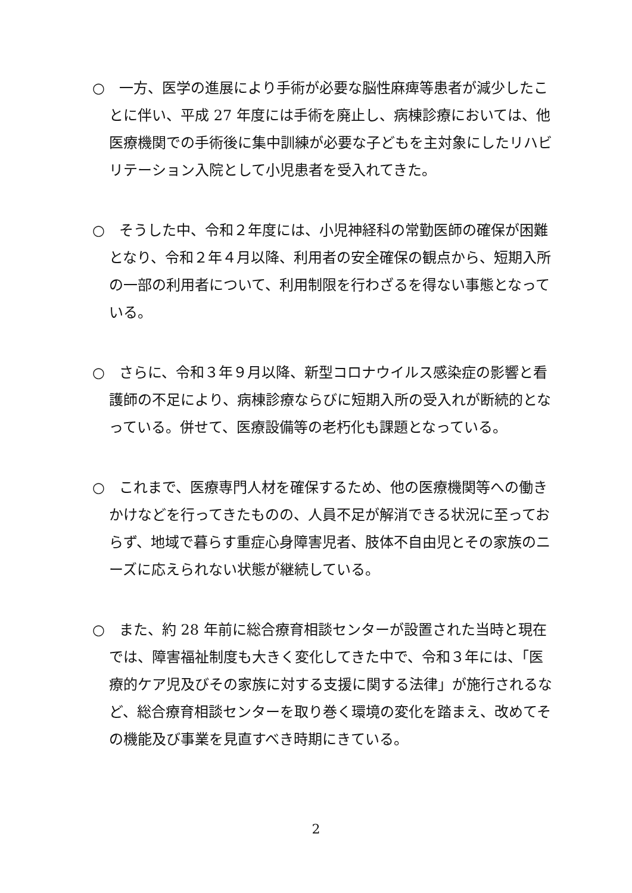○　一方、医学の進展により手術が必要な脳性麻痺等患者が減少したことに伴い、平成 27 年度には手術を廃止し、病棟診療においては、他医療機関での手術後に集中訓練が必要な子どもを主対象にしたリハビリテーション入院として小児患者を受入れてきた。
○　そうした中、令和２年度には、小児神経科の常勤医師の確保が困難となり、令和２年４月以降、利用者の安全確保の観点から、短期入所の一部の利用者について、利用制限を行わざるを得ない事態となっている。
○　さらに、令和３年９月以降、新型コロナウイルス感染症の影響と看護師の不足により、病棟診療ならびに短期入所の受入れが断続的となっている。併せて、医療設備等の老朽化も課題となっている。
○　これまで、医療専門人材を確保するため、他の医療機関等への働きかけなどを行ってきたものの、人員不足が解消できる状況に至っておらず、地域で暮らす重症心身障害児者、肢体不自由児とその家族のニーズに応えられない状態が継続している。
○　また、約 28 年前に総合療育相談センターが設置された当時と現在では、障害福祉制度も大きく変化してきた中で、令和３年には、「医療的ケア児及びその家族に対する支援に関する法律」が施行されるなど、総合療育相談センターを取り巻く環境の変化を踏まえ、改めてその機能及び事業を見直すべき時期にきている。
2